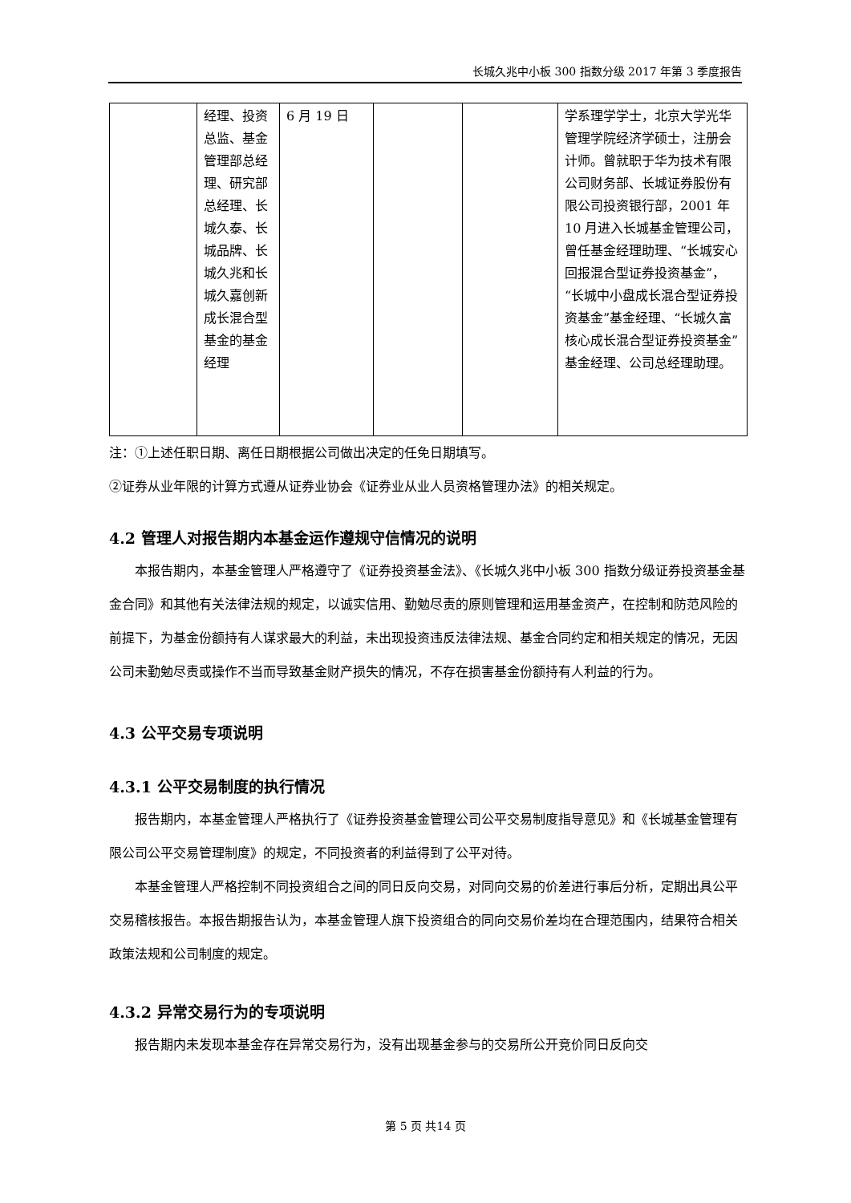长城久兆中小板 300 指数分级 2017 年第 3 季度报告
| | 经理、投资总监、基金管理部总经理、研究部总经理、长城久泰、长城品牌、长城久兆和长城久嘉创新成长混合型基金的基金经理 | 6 月 19 日 | | | 学系理学学士，北京大学光华管理学院经济学硕士，注册会计师。曾就职于华为技术有限公司财务部、长城证券股份有限公司投资银行部，2001 年 10 月进入长城基金管理公司，曾任基金经理助理、“长城安心回报混合型证券投资基金”，“长城中小盘成长混合型证券投资基金”基金经理、“长城久富核心成长混合型证券投资基金”基金经理、公司总经理助理。 |
注：①上述任职日期、离任日期根据公司做出决定的任免日期填写。
②证券从业年限的计算方式遵从证券业协会《证券业从业人员资格管理办法》的相关规定。
4.2 管理人对报告期内本基金运作遵规守信情况的说明
本报告期内，本基金管理人严格遵守了《证券投资基金法》、《长城久兆中小板 300 指数分级证券投资基金基金合同》和其他有关法律法规的规定，以诚实信用、勤勉尽责的原则管理和运用基金资产，在控制和防范风险的前提下，为基金份额持有人谋求最大的利益，未出现投资违反法律法规、基金合同约定和相关规定的情况，无因公司未勤勉尽责或操作不当而导致基金财产损失的情况，不存在损害基金份额持有人利益的行为。
4.3 公平交易专项说明
4.3.1 公平交易制度的执行情况
报告期内，本基金管理人严格执行了《证券投资基金管理公司公平交易制度指导意见》和《长城基金管理有限公司公平交易管理制度》的规定，不同投资者的利益得到了公平对待。
本基金管理人严格控制不同投资组合之间的同日反向交易，对同向交易的价差进行事后分析，定期出具公平交易稽核报告。本报告期报告认为，本基金管理人旗下投资组合的同向交易价差均在合理范围内，结果符合相关政策法规和公司制度的规定。
4.3.2 异常交易行为的专项说明
报告期内未发现本基金存在异常交易行为，没有出现基金参与的交易所公开竞价同日反向交
第 5 页 共14 页